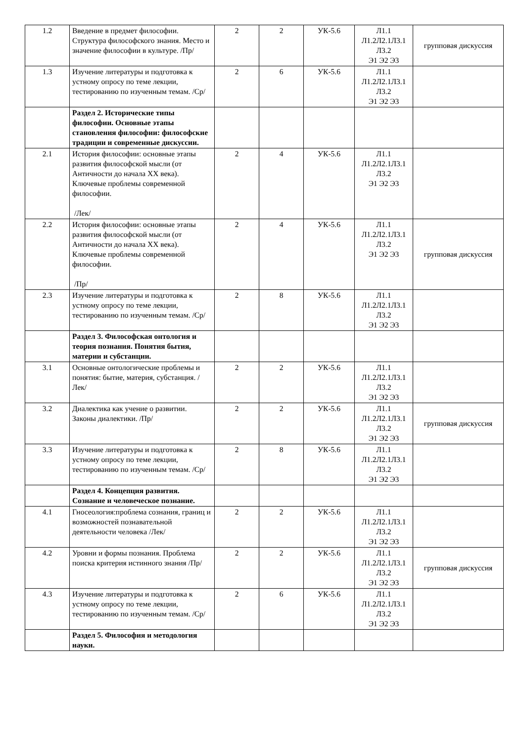| 1.2 | Введение в предмет философии. Структура философского знания. Место и значение философии в культуре. /Пр/ | 2 | 2 | УК-5.6 | Л1.1 Л1.2Л2.1Л3.1 Л3.2 Э1 Э2 Э3 | групповая дискуссия |
| 1.3 | Изучение литературы и подготовка к устному опросу по теме лекции, тестированию по изученным темам. /Ср/ | 2 | 6 | УК-5.6 | Л1.1 Л1.2Л2.1Л3.1 Л3.2 Э1 Э2 Э3 | |
| | Раздел 2. Исторические типы философии. Основные этапы становления философии: философские традиции и современные дискуссии. | | | | | |
| 2.1 | История философии: основные этапы развития философской мысли (от Античности до начала XX века). Ключевые проблемы современной философии. /Лек/ | 2 | 4 | УК-5.6 | Л1.1 Л1.2Л2.1Л3.1 Л3.2 Э1 Э2 Э3 | |
| 2.2 | История философии: основные этапы развития философской мысли (от Античности до начала XX века). Ключевые проблемы современной философии. /Пр/ | 2 | 4 | УК-5.6 | Л1.1 Л1.2Л2.1Л3.1 Л3.2 Э1 Э2 Э3 | групповая дискуссия |
| 2.3 | Изучение литературы и подготовка к устному опросу по теме лекции, тестированию по изученным темам. /Ср/ | 2 | 8 | УК-5.6 | Л1.1 Л1.2Л2.1Л3.1 Л3.2 Э1 Э2 Э3 | |
| | Раздел 3. Философская онтология и теория познания. Понятия бытия, материи и субстанции. | | | | | |
| 3.1 | Основные онтологические проблемы и понятия: бытие, материя, субстанция. /Лек/ | 2 | 2 | УК-5.6 | Л1.1 Л1.2Л2.1Л3.1 Л3.2 Э1 Э2 Э3 | |
| 3.2 | Диалектика как учение о развитии. Законы диалектики. /Пр/ | 2 | 2 | УК-5.6 | Л1.1 Л1.2Л2.1Л3.1 Л3.2 Э1 Э2 Э3 | групповая дискуссия |
| 3.3 | Изучение литературы и подготовка к устному опросу по теме лекции, тестированию по изученным темам. /Ср/ | 2 | 8 | УК-5.6 | Л1.1 Л1.2Л2.1Л3.1 Л3.2 Э1 Э2 Э3 | |
| | Раздел 4. Концепция развития. Сознание и человеческое познание. | | | | | |
| 4.1 | Гносеология:проблема сознания, границ и возможностей познавательной деятельности человека /Лек/ | 2 | 2 | УК-5.6 | Л1.1 Л1.2Л2.1Л3.1 Л3.2 Э1 Э2 Э3 | |
| 4.2 | Уровни и формы познания. Проблема поиска критерия истинного знания /Пр/ | 2 | 2 | УК-5.6 | Л1.1 Л1.2Л2.1Л3.1 Л3.2 Э1 Э2 Э3 | групповая дискуссия |
| 4.3 | Изучение литературы и подготовка к устному опросу по теме лекции, тестированию по изученным темам. /Ср/ | 2 | 6 | УК-5.6 | Л1.1 Л1.2Л2.1Л3.1 Л3.2 Э1 Э2 Э3 | |
| | Раздел 5. Философия и методология науки. | | | | | |